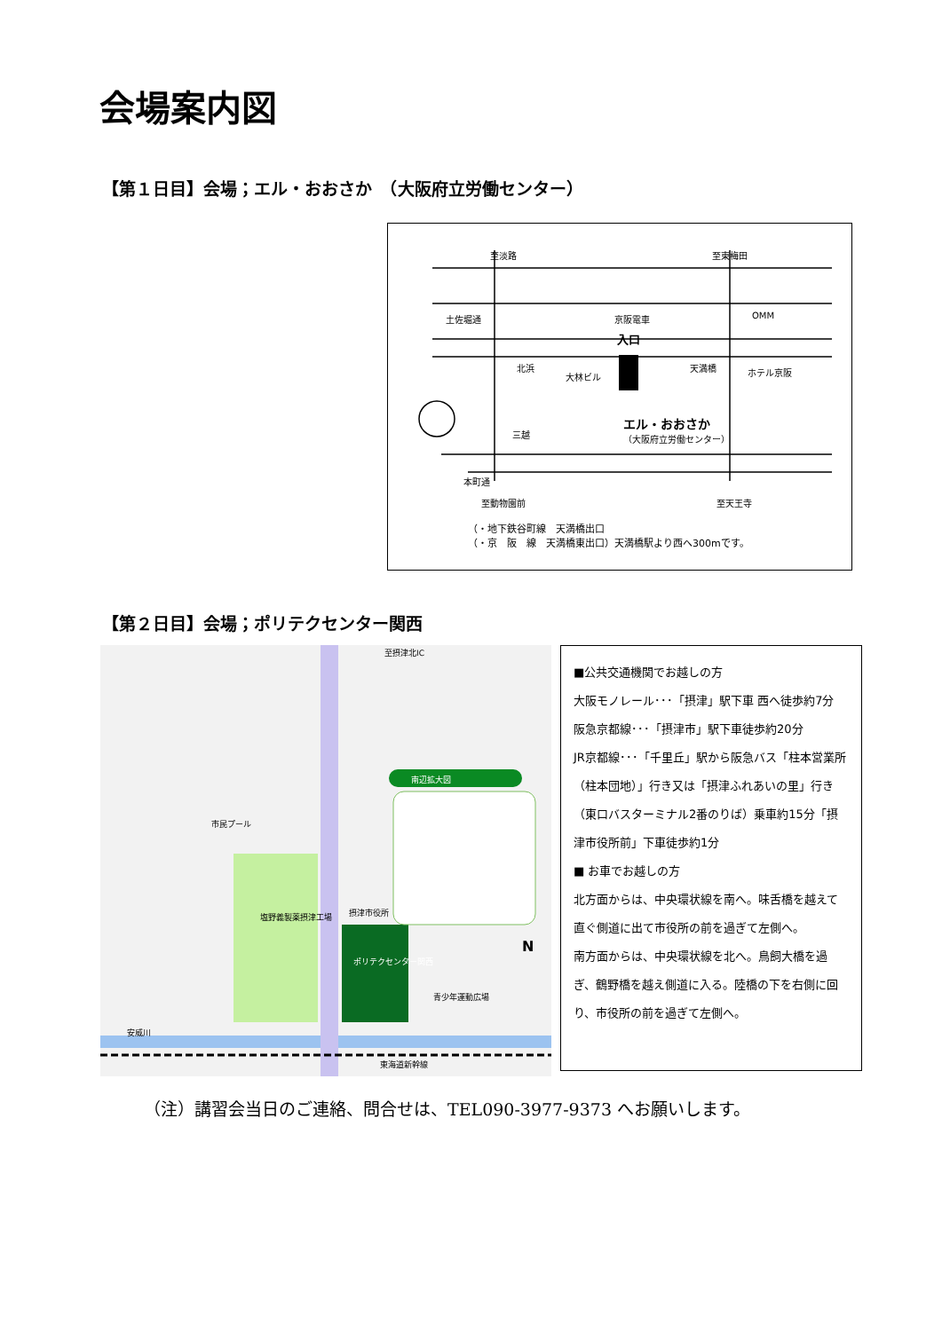会場案内図
【第１日目】会場；エル・おおさか　（大阪府立労働センター）
至淡路 至東梅田
土佐堀通 京阪電車 OMM
入口
北浜
大林ビル
天満橋 ホテル京阪
エル・おおさか
（大阪府立労働センター） 三越
本町通
至動物園前 至天王寺
（・地下鉄谷町線　天満橋出口
（・京　阪　線　天満橋東出口）天満橋駅より西へ300mです。
【第２日目】会場；ポリテクセンター関西
南辺拡大図
ポリテクセンター関西
塩野義製薬摂津工場
市民プール
摂津市役所
青少年運動広場
安威川
東海道新幹線
至摂津北IC
N
■公共交通機関でお越しの方
大阪モノレール･･･「摂津」駅下車 西へ徒歩約7分
阪急京都線･･･「摂津市」駅下車徒歩約20分
JR京都線･･･「千里丘」駅から阪急バス「柱本営業所（柱本団地）」行き又は「摂津ふれあいの里」行き（東口バスターミナル2番のりば）乗車約15分「摂津市役所前」下車徒歩約1分
■ お車でお越しの方
北方面からは、中央環状線を南へ。味舌橋を越えて直ぐ側道に出て市役所の前を過ぎて左側へ。
南方面からは、中央環状線を北へ。鳥飼大橋を過ぎ、鶴野橋を越え側道に入る。陸橋の下を右側に回り、市役所の前を過ぎて左側へ。
（注）講習会当日のご連絡、問合せは、TEL090-3977-9373 へお願いします。